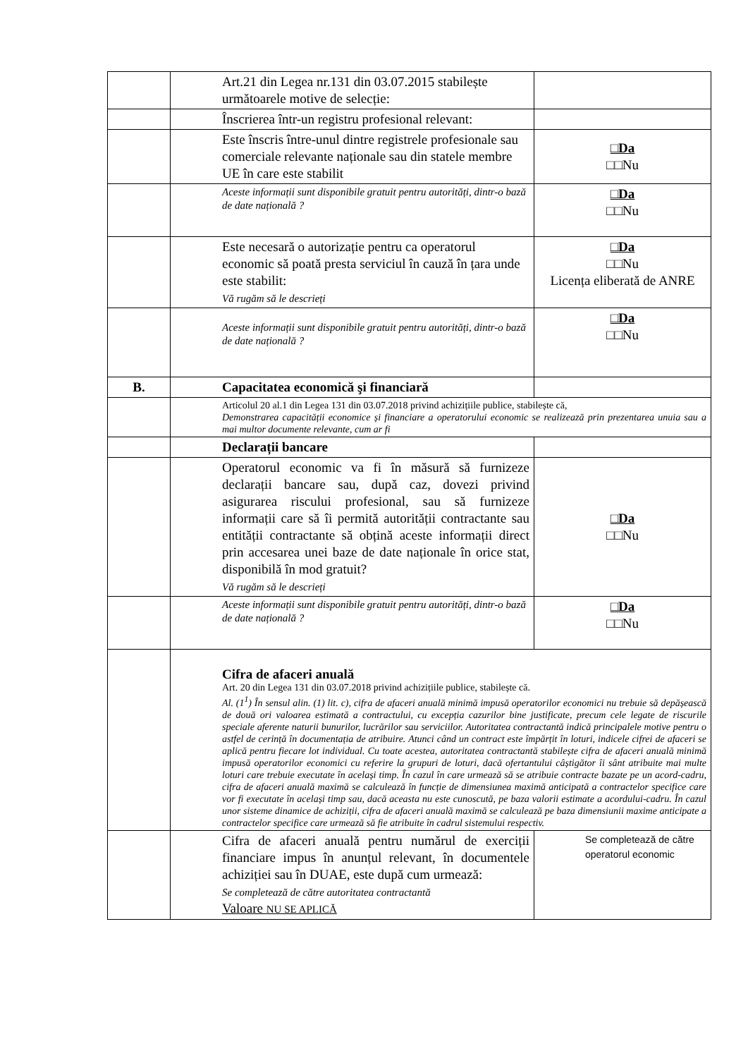| | Art.21 din Legea nr.131 din 03.07.2015 stabilește următoarele motive de selecție: | |
| | Înscrierea într-un registru profesional relevant: | |
| | Este înscris între-unul dintre registrele profesionale sau comerciale relevante naționale sau din statele membre UE în care este stabilit | □Da □□Nu |
| | Aceste informații sunt disponibile gratuit pentru autorități, dintr-o bază de date națională ? | □Da □□Nu |
| | Este necesară o autorizație pentru ca operatorul economic să poată presta serviciul în cauză în țara unde este stabilit: Vă rugăm să le descrieți | □Da □□Nu Licența eliberată de ANRE |
| | Aceste informații sunt disponibile gratuit pentru autorități, dintr-o bază de date națională ? | □Da □□Nu |
| B. | Capacitatea economică şi financiară | |
| | Articolul 20 al.1 din Legea 131 din 03.07.2018 privind achizițiile publice, stabilește că, Demonstrarea capacității economice și financiare a operatorului economic se realizează prin prezentarea unuia sau a mai multor documente relevante, cum ar fi | |
| | Declarații bancare | |
| | Operatorul economic va fi în măsură să furnizeze declarații bancare sau, după caz, dovezi privind asigurarea riscului profesional, sau să furnizeze informații care să îi permită autorității contractante sau entității contractante să obțină aceste informații direct prin accesarea unei baze de date naționale în orice stat, disponibilă în mod gratuit? Vă rugăm să le descrieți | □Da □□Nu |
| | Aceste informații sunt disponibile gratuit pentru autorități, dintr-o bază de date națională ? | □Da □□Nu |
| | Cifra de afaceri anuală Art. 20 din Legea 131 din 03.07.2018 privind achizițiile publice, stabilește că. Al. (1<sup>1</sup>) În sensul alin. (1) lit. c), cifra de afaceri anuală minimă impusă operatorilor economici nu trebuie să depășească de două ori valoarea estimată a contractului, cu excepția cazurilor bine justificate, precum cele legate de riscurile speciale aferente naturii bunurilor, lucrărilor sau serviciilor. Autoritatea contractantă indică principalele motive pentru o astfel de cerință în documentația de atribuire. Atunci când un contract este împărțit în loturi, indicele cifrei de afaceri se aplică pentru fiecare lot individual. Cu toate acestea, autoritatea contractantă stabilește cifra de afaceri anuală minimă impusă operatorilor economici cu referire la grupuri de loturi, dacă ofertantului câștigător îi sânt atribuite mai multe loturi care trebuie executate în același timp. În cazul în care urmează să se atribuie contracte bazate pe un acord-cadru, cifra de afaceri anuală maximă se calculează în funcție de dimensiunea maximă anticipată a contractelor specifice care vor fi executate în același timp sau, dacă aceasta nu este cunoscută, pe baza valorii estimate a acordului-cadru. În cazul unor sisteme dinamice de achiziții, cifra de afaceri anuală maximă se calculează pe baza dimensiunii maxime anticipate a contractelor specifice care urmează să fie atribuite în cadrul sistemului respectiv. | |
| | Cifra de afaceri anuală pentru numărul de exerciții financiare impus în anunțul relevant, în documentele achiziției sau în DUAE, este după cum urmează: Se completează de către autoritatea contractantă Valoare NU SE APLICĂ | Se completează de către operatorul economic |